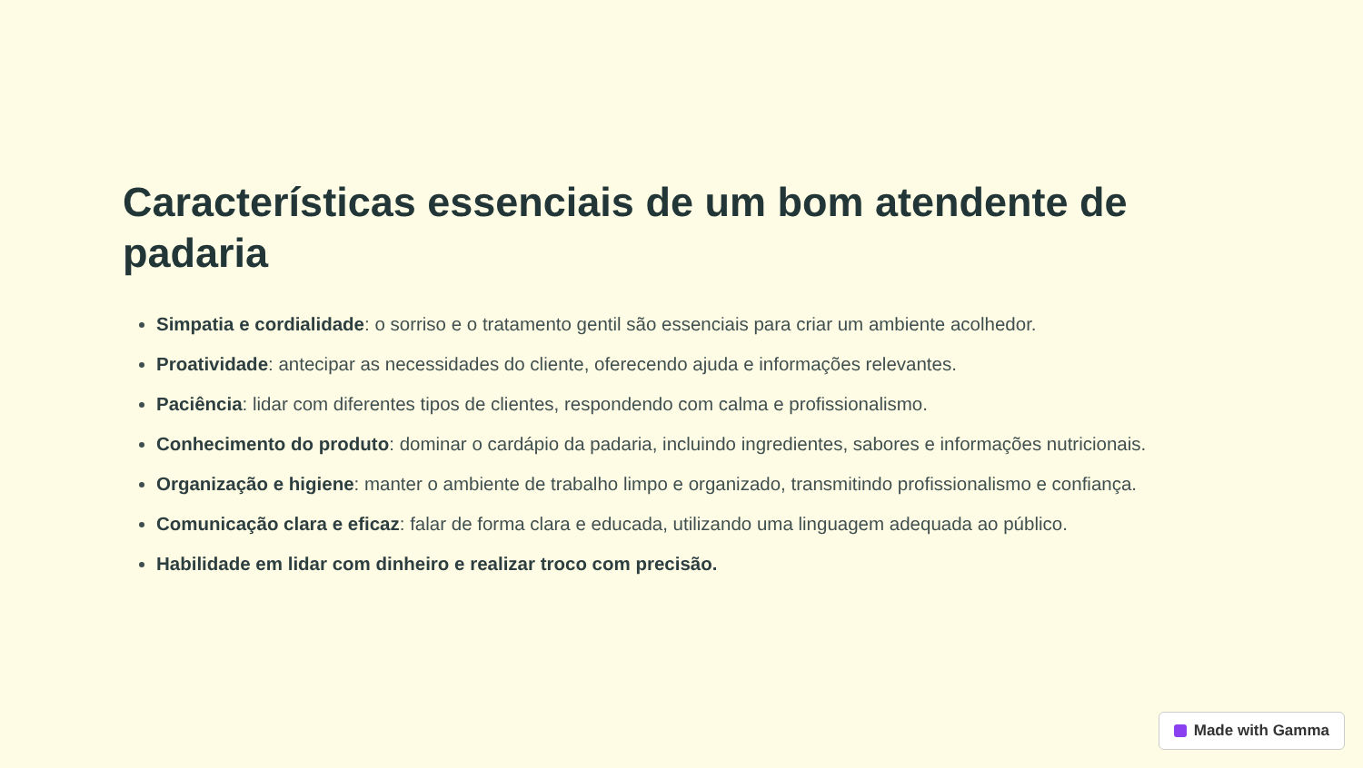Características essenciais de um bom atendente de padaria
Simpatia e cordialidade: o sorriso e o tratamento gentil são essenciais para criar um ambiente acolhedor.
Proatividade: antecipar as necessidades do cliente, oferecendo ajuda e informações relevantes.
Paciência: lidar com diferentes tipos de clientes, respondendo com calma e profissionalismo.
Conhecimento do produto: dominar o cardápio da padaria, incluindo ingredientes, sabores e informações nutricionais.
Organização e higiene: manter o ambiente de trabalho limpo e organizado, transmitindo profissionalismo e confiança.
Comunicação clara e eficaz: falar de forma clara e educada, utilizando uma linguagem adequada ao público.
Habilidade em lidar com dinheiro e realizar troco com precisão.
Made with Gamma